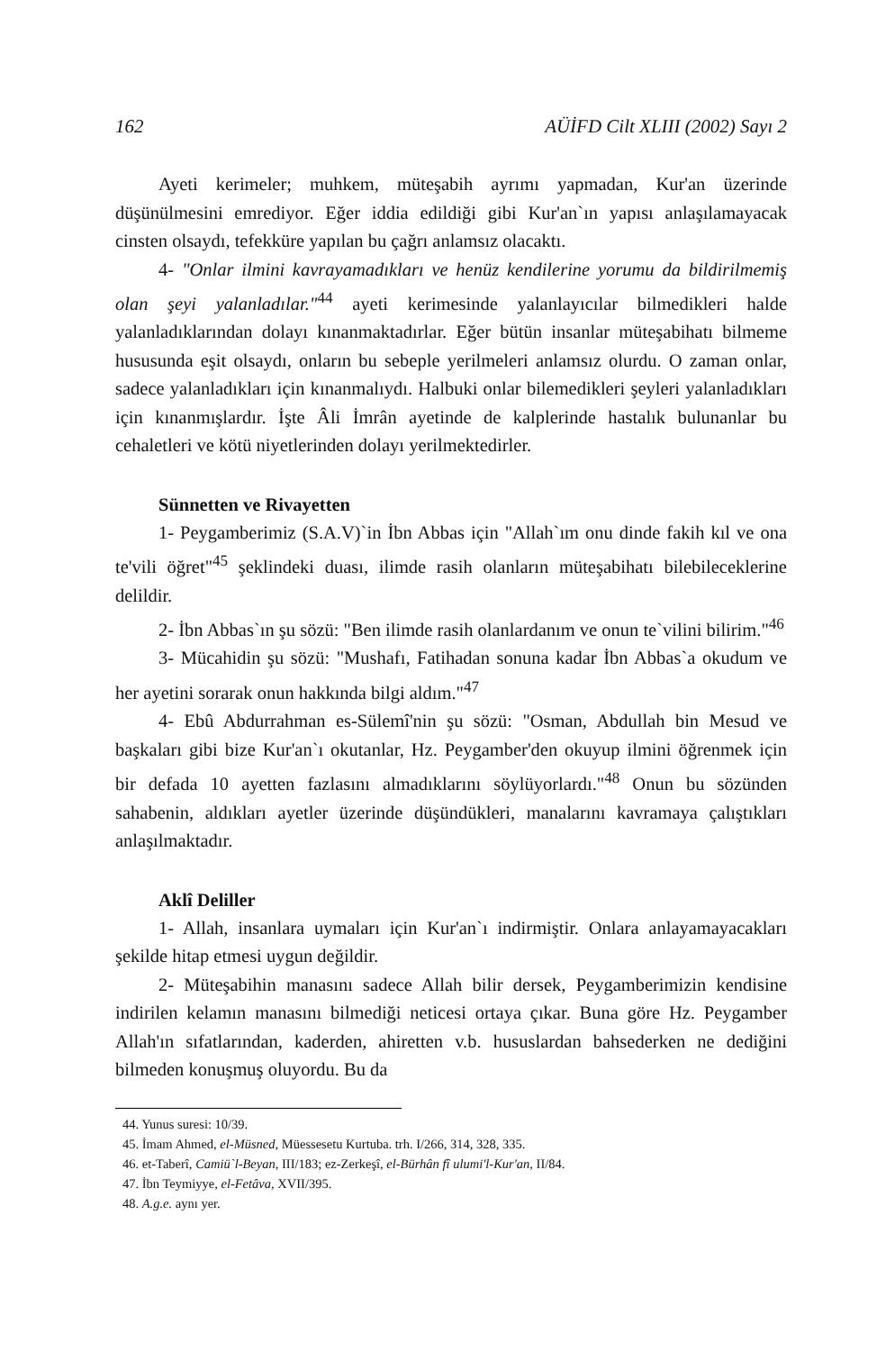162 AÜİFD Cilt XLIII (2002) Sayı 2
Ayeti kerimeler; muhkem, müteşabih ayrımı yapmadan, Kur'an üzerinde düşünülmesini emrediyor. Eğer iddia edildiği gibi Kur'an`ın yapısı anlaşılamayacak cinsten olsaydı, tefekküre yapılan bu çağrı anlamsız olacaktı.
4- "Onlar ilmini kavrayamadıkları ve henüz kendilerine yorumu da bildirilmemiş olan şeyi yalanladılar."<sup>44</sup> ayeti kerimesinde yalanlayıcılar bilmedikleri halde yalanladıklarından dolayı kınanmaktadırlar. Eğer bütün insanlar müteşabihatı bilmeme hususunda eşit olsaydı, onların bu sebeple yerilmeleri anlamsız olurdu. O zaman onlar, sadece yalanladıkları için kınanmalıydı. Halbuki onlar bilemedikleri şeyleri yalanladıkları için kınanmışlardır. İşte Âli İmrân ayetinde de kalplerinde hastalık bulunanlar bu cehaletleri ve kötü niyetlerinden dolayı yerilmektedirler.
Sünnetten ve Rivayetten
1- Peygamberimiz (S.A.V)`in İbn Abbas için "Allah`ım onu dinde fakih kıl ve ona te'vili öğret"<sup>45</sup> şeklindeki duası, ilimde rasih olanların müteşabihatı bilebileceklerine delildir.
2- İbn Abbas`ın şu sözü: "Ben ilimde rasih olanlardanım ve onun te`vilini bilirim."<sup>46</sup>
3- Mücahidin şu sözü: "Mushafı, Fatihadan sonuna kadar İbn Abbas`a okudum ve her ayetini sorarak onun hakkında bilgi aldım."<sup>47</sup>
4- Ebû Abdurrahman es-Sülemî'nin şu sözü: "Osman, Abdullah bin Mesud ve başkaları gibi bize Kur'an`ı okutanlar, Hz. Peygamber'den okuyup ilmini öğrenmek için bir defada 10 ayetten fazlasını almadıklarını söylüyorlardı."<sup>48</sup> Onun bu sözünden sahabenin, aldıkları ayetler üzerinde düşündükleri, manalarını kavramaya çalıştıkları anlaşılmaktadır.
Aklî Deliller
1- Allah, insanlara uymaları için Kur'an`ı indirmiştir. Onlara anlayamayacakları şekilde hitap etmesi uygun değildir.
2- Müteşabihin manasını sadece Allah bilir dersek, Peygamberimizin kendisine indirilen kelamın manasını bilmediği neticesi ortaya çıkar. Buna göre Hz. Peygamber Allah'ın sıfatlarından, kaderden, ahiretten v.b. hususlardan bahsederken ne dediğini bilmeden konuşmuş oluyordu. Bu da
44. Yunus suresi: 10/39.
45. İmam Ahmed, el-Müsned, Müessesetu Kurtuba. trh. I/266, 314, 328, 335.
46. et-Taberî, Camiü`l-Beyan, III/183; ez-Zerkeşî, el-Bürhân fî ulumi'l-Kur'an, II/84.
47. İbn Teymiyye, el-Fetâva, XVII/395.
48. A.g.e. aynı yer.